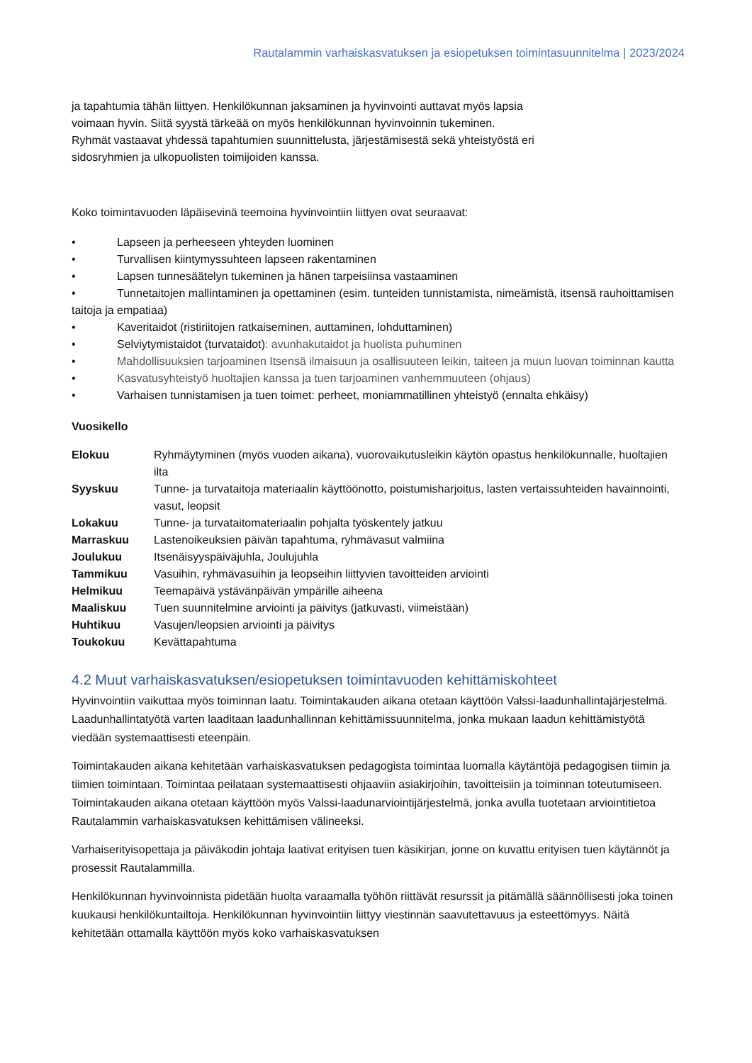Rautalammin varhaiskasvatuksen ja esiopetuksen toimintasuunnitelma | 2023/2024
ja tapahtumia tähän liittyen. Henkilökunnan jaksaminen ja hyvinvointi auttavat myös lapsia
voimaan hyvin. Siitä syystä tärkeää on myös henkilökunnan hyvinvoinnin tukeminen.
Ryhmät vastaavat yhdessä tapahtumien suunnittelusta, järjestämisestä sekä yhteistyöstä eri
sidosryhmien ja ulkopuolisten toimijoiden kanssa.
Koko toimintavuoden läpäisevinä teemoina hyvinvointiin liittyen ovat seuraavat:
• Lapseen ja perheeseen yhteyden luominen
• Turvallisen kiintymyssuhteen lapseen rakentaminen
• Lapsen tunnesäätelyn tukeminen ja hänen tarpeisiinsa vastaaminen
• Tunnetaitojen mallintaminen ja opettaminen (esim. tunteiden tunnistamista, nimeämistä, itsensä rauhoittamisen taitoja ja empatiaa)
• Kaveritaidot (ristiriitojen ratkaiseminen, auttaminen, lohduttaminen)
• Selviytymistaidot (turvataidot): avunhakutaidot ja huolista puhuminen
• Mahdollisuuksien tarjoaminen Itsensä ilmaisuun ja osallisuuteen leikin, taiteen ja muun luovan toiminnan kautta
• Kasvatusyhteistyö huoltajien kanssa ja tuen tarjoaminen vanhemmuuteen (ohjaus)
• Varhaisen tunnistamisen ja tuen toimet: perheet, moniammatillinen yhteistyö (ennalta ehkäisy)
Vuosikello
| Elokuu | Ryhmäytyminen (myös vuoden aikana), vuorovaikutusleikin käytön opastus henkilökunnalle, huoltajien ilta |
| Syyskuu | Tunne- ja turvataitoja materiaalin käyttöönotto, poistumisharjoitus, lasten vertaissuhteiden havainnointi, vasut, leopsit |
| Lokakuu | Tunne- ja turvataitomateriaalin pohjalta työskentely jatkuu |
| Marraskuu | Lastenoikeuksien päivän tapahtuma, ryhmävasut valmiina |
| Joulukuu | Itsenäisyyspäiväjuhla, Joulujuhla |
| Tammikuu | Vasuihin, ryhmävasuihin ja leopseihin liittyvien tavoitteiden arviointi |
| Helmikuu | Teemapäivä ystävänpäivän ympärille aiheena |
| Maaliskuu | Tuen suunnitelmine arviointi ja päivitys (jatkuvasti, viimeistään) |
| Huhtikuu | Vasujen/leopsien arviointi ja päivitys |
| Toukokuu | Kevättapahtuma |
4.2 Muut varhaiskasvatuksen/esiopetuksen toimintavuoden kehittämiskohteet
Hyvinvointiin vaikuttaa myös toiminnan laatu. Toimintakauden aikana otetaan käyttöön Valssi-laadunhallintajärjestelmä. Laadunhallintatyötä varten laaditaan laadunhallinnan kehittämissuunnitelma, jonka mukaan laadun kehittämistyötä viedään systemaattisesti eteenpäin.
Toimintakauden aikana kehitetään varhaiskasvatuksen pedagogista toimintaa luomalla käytäntöjä pedagogisen tiimin ja tiimien toimintaan. Toimintaa peilataan systemaattisesti ohjaaviin asiakirjoihin, tavoitteisiin ja toiminnan toteutumiseen. Toimintakauden aikana otetaan käyttöön myös Valssi-laadunarviointijärjestelmä, jonka avulla tuotetaan arviointitietoa Rautalammin varhaiskasvatuksen kehittämisen välineeksi.
Varhaiserityisopettaja ja päiväkodin johtaja laativat erityisen tuen käsikirjan, jonne on kuvattu erityisen tuen käytännöt ja prosessit Rautalammilla.
Henkilökunnan hyvinvoinnista pidetään huolta varaamalla työhön riittävät resurssit ja pitämällä säännöllisesti joka toinen kuukausi henkilökuntailtoja. Henkilökunnan hyvinvointiin liittyy viestinnän saavutettavuus ja esteettömyys. Näitä kehitetään ottamalla käyttöön myös koko varhaiskasvatuksen